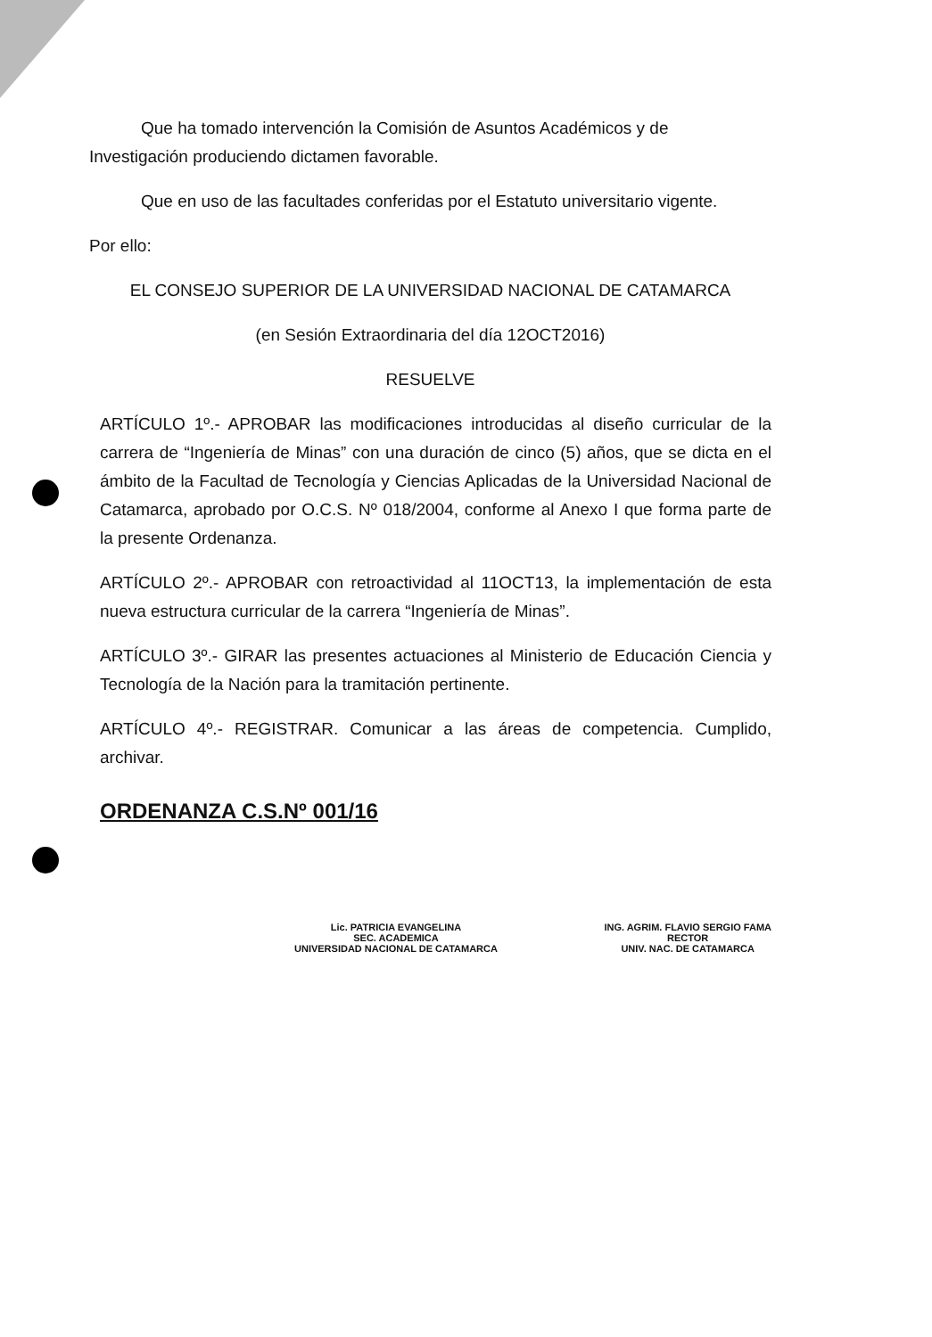Que ha tomado intervención la Comisión de Asuntos Académicos y de Investigación produciendo dictamen favorable.
Que en uso de las facultades conferidas por el Estatuto universitario vigente.
Por ello:
EL CONSEJO SUPERIOR DE LA UNIVERSIDAD NACIONAL DE CATAMARCA
(en Sesión Extraordinaria del día 12OCT2016)
RESUELVE
ARTÍCULO 1º.- APROBAR las modificaciones introducidas al diseño curricular de la carrera de “Ingeniería de Minas” con una duración de cinco (5) años, que se dicta en el ámbito de la Facultad de Tecnología y Ciencias Aplicadas de la Universidad Nacional de Catamarca, aprobado por O.C.S. Nº 018/2004, conforme al Anexo I que forma parte de la presente Ordenanza.
ARTÍCULO 2º.- APROBAR con retroactividad al 11OCT13, la implementación de esta nueva estructura curricular de la carrera “Ingeniería de Minas”.
ARTÍCULO 3º.- GIRAR las presentes actuaciones al Ministerio de Educación Ciencia y Tecnología de la Nación para la tramitación pertinente.
ARTÍCULO 4º.- REGISTRAR. Comunicar a las áreas de competencia. Cumplido, archivar.
ORDENANZA C.S.Nº 001/16
Lic. PATRICIA EVANGELINA
SEC. ACADEMICA
UNIVERSIDAD NACIONAL DE CATAMARCA
ING. AGRIM. FLAVIO SERGIO FAMA
RECTOR
UNIV. NAC. DE CATAMARCA